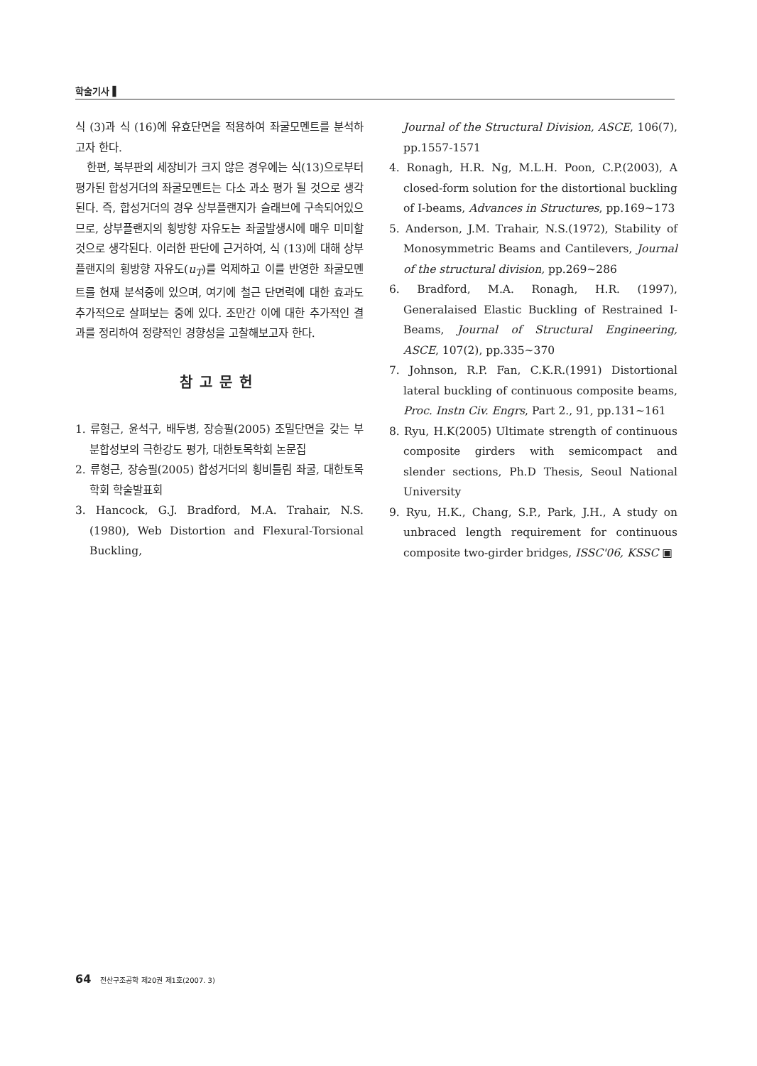학술기사 ▌
식 (3)과 식 (16)에 유효단면을 적용하여 좌굴모멘트를 분석하고자 한다.
한편, 복부판의 세장비가 크지 않은 경우에는 식(13)으로부터 평가된 합성거더의 좌굴모멘트는 다소 과소 평가 될 것으로 생각된다. 즉, 합성거더의 경우 상부플랜지가 슬래브에 구속되어있으므로, 상부플랜지의 횡방향 자유도는 좌굴발생시에 매우 미미할 것으로 생각된다. 이러한 판단에 근거하여, 식 (13)에 대해 상부플랜지의 횡방향 자유도(u<sub>T</sub>)를 억제하고 이를 반영한 좌굴모멘트를 현재 분석중에 있으며, 여기에 철근 단면력에 대한 효과도 추가적으로 살펴보는 중에 있다. 조만간 이에 대한 추가적인 결과를 정리하여 정량적인 경향성을 고찰해보고자 한다.
참고문헌
1. 류형근, 윤석구, 배두병, 장승필(2005) 조밀단면을 갖는 부분합성보의 극한강도 평가, 대한토목학회 논문집
2. 류형근, 장승필(2005) 합성거더의 횡비틀림 좌굴, 대한토목학회 학술발표회
3. Hancock, G.J. Bradford, M.A. Trahair, N.S.(1980), Web Distortion and Flexural-Torsional Buckling,
Journal of the Structural Division, ASCE, 106(7), pp.1557-1571
4. Ronagh, H.R. Ng, M.L.H. Poon, C.P.(2003), A closed-form solution for the distortional buckling of I-beams, Advances in Structures, pp.169~173
5. Anderson, J.M. Trahair, N.S.(1972), Stability of Monosymmetric Beams and Cantilevers, Journal of the structural division, pp.269~286
6. Bradford, M.A. Ronagh, H.R. (1997), Generalaised Elastic Buckling of Restrained I-Beams, Journal of Structural Engineering, ASCE, 107(2), pp.335~370
7. Johnson, R.P. Fan, C.K.R.(1991) Distortional lateral buckling of continuous composite beams, Proc. Instn Civ. Engrs, Part 2., 91, pp.131~161
8. Ryu, H.K(2005) Ultimate strength of continuous composite girders with semicompact and slender sections, Ph.D Thesis, Seoul National University
9. Ryu, H.K., Chang, S.P., Park, J.H., A study on unbraced length requirement for continuous composite two-girder bridges, ISSC'06, KSSC ▣
64 전산구조공학 제20권 제1호(2007. 3)